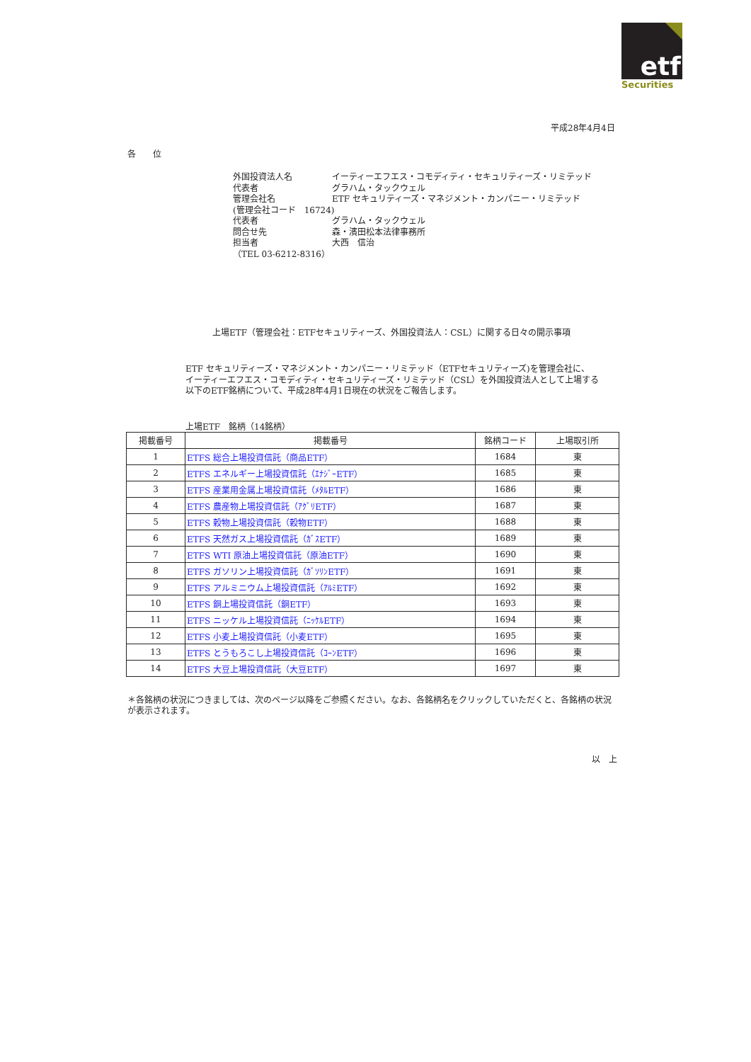etf
Securities
平成28年4月4日
各　　位
外国投資法人名 イーティーエフエス・コモディティ・セキュリティーズ・リミテッド
代表者 グラハム・タックウェル
管理会社名 ETF セキュリティーズ・マネジメント・カンパニー・リミテッド
(管理会社コード　16724)
代表者 グラハム・タックウェル
問合せ先 森・濱田松本法律事務所
担当者 大西　信治
（TEL 03-6212-8316）
上場ETF（管理会社：ETFセキュリティーズ、外国投資法人：CSL）に関する日々の開示事項
ETF セキュリティーズ・マネジメント・カンパニー・リミテッド（ETFセキュリティーズ)を管理会社に、
イーティーエフエス・コモディティ・セキュリティーズ・リミテッド（CSL）を外国投資法人として上場する
以下のETF銘柄について、平成28年4月1日現在の状況をご報告します。
上場ETF　銘柄（14銘柄）
| 掲載番号 | 掲載番号 | 銘柄コード | 上場取引所 |
| --- | --- | --- | --- |
| 1 | ETFS 総合上場投資信託（商品ETF） | 1684 | 東 |
| 2 | ETFS エネルギー上場投資信託（ｴﾅｼﾞｰETF） | 1685 | 東 |
| 3 | ETFS 産業用金属上場投資信託（ﾒﾀﾙETF） | 1686 | 東 |
| 4 | ETFS 農産物上場投資信託（ｱｸﾞﾘETF） | 1687 | 東 |
| 5 | ETFS 穀物上場投資信託（穀物ETF） | 1688 | 東 |
| 6 | ETFS 天然ガス上場投資信託（ｶﾞｽETF） | 1689 | 東 |
| 7 | ETFS WTI 原油上場投資信託（原油ETF） | 1690 | 東 |
| 8 | ETFS ガソリン上場投資信託（ｶﾞｿﾘﾝETF） | 1691 | 東 |
| 9 | ETFS アルミニウム上場投資信託（ｱﾙﾐETF） | 1692 | 東 |
| 10 | ETFS 銅上場投資信託（銅ETF） | 1693 | 東 |
| 11 | ETFS ニッケル上場投資信託（ﾆｯｹﾙETF） | 1694 | 東 |
| 12 | ETFS 小麦上場投資信託（小麦ETF） | 1695 | 東 |
| 13 | ETFS とうもろこし上場投資信託（ｺｰﾝETF） | 1696 | 東 |
| 14 | ETFS 大豆上場投資信託（大豆ETF） | 1697 | 東 |
＊各銘柄の状況につきましては、次のページ以降をご参照ください。なお、各銘柄名をクリックしていただくと、各銘柄の状況が表示されます。
以　上